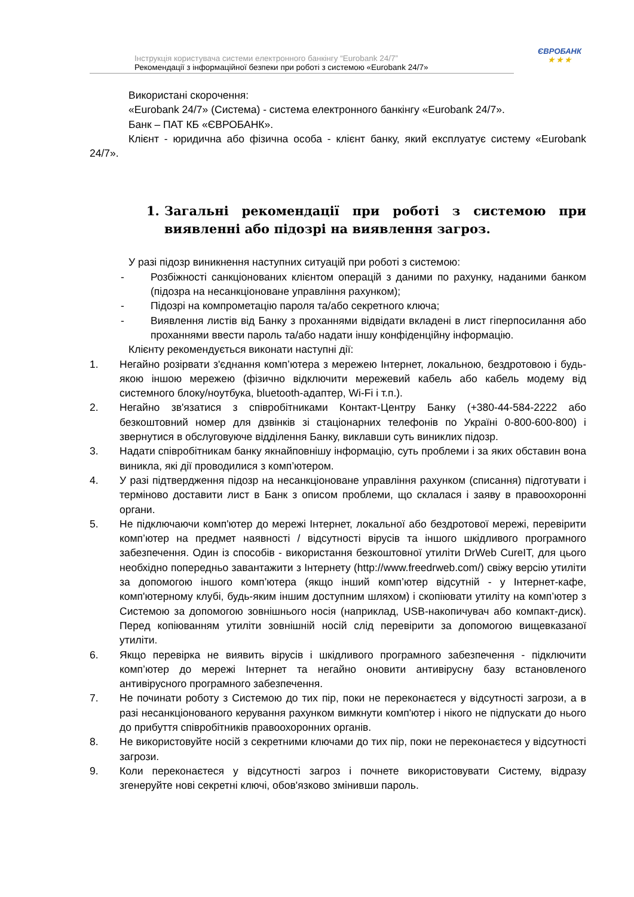ЄВРОБАНК
★ ★ ★
Інструкція користувача системи електронного банкінгу “Eurobank 24/7”
Рекомендації з інформаційної безпеки при роботі з системою «Eurobank 24/7»
Використані скорочення:
«Eurobank 24/7» (Система) - система електронного банкінгу «Eurobank 24/7».
Банк – ПАТ КБ «ЄВРОБАНК».
Клієнт - юридична або фізична особа - клієнт банку, який експлуатує систему «Eurobank 24/7».
1. Загальні рекомендації при роботі з системою при виявленні або підозрі на виявлення загроз.
У разі підозр виникнення наступних ситуацій при роботі з системою:
- Розбіжності санкціонованих клієнтом операцій з даними по рахунку, наданими банком (підозра на несанкціоноване управління рахунком);
- Підозрі на компрометацію пароля та/або секретного ключа;
- Виявлення листів від Банку з проханнями відвідати вкладені в лист гіперпосилання або проханнями ввести пароль та/або надати іншу конфіденційну інформацію.
Клієнту рекомендується виконати наступні дії:
1. Негайно розірвати з'єднання комп’ютера з мережею Інтернет, локальною, бездротовою і будь-якою іншою мережею (фізично відключити мережевий кабель або кабель модему від системного блоку/ноутбука, bluetooth-адаптер, Wi-Fi і т.п.).
2. Негайно зв'язатися з співробітниками Контакт-Центру Банку (+380-44-584-2222 або безкоштовний номер для дзвінків зі стаціонарних телефонів по Україні 0-800-600-800) і звернутися в обслуговуюче відділення Банку, виклавши суть виниклих підозр.
3. Надати співробітникам банку якнайповнішу інформацію, суть проблеми і за яких обставин вона виникла, які дії проводилися з комп’ютером.
4. У разі підтвердження підозр на несанкціоноване управління рахунком (списання) підготувати і терміново доставити лист в Банк з описом проблеми, що склалася і заяву в правоохоронні органи.
5. Не підключаючи комп'ютер до мережі Інтернет, локальної або бездротової мережі, перевірити комп’ютер на предмет наявності / відсутності вірусів та іншого шкідливого програмного забезпечення. Один із способів - використання безкоштовної утиліти DrWeb CureIT, для цього необхідно попередньо завантажити з Інтернету (http://www.freedrweb.com/) свіжу версію утиліти за допомогою іншого комп’ютера (якщо інший комп’ютер відсутній - у Інтернет-кафе, комп'ютерному клубі, будь-яким іншим доступним шляхом) і скопіювати утиліту на комп’ютер з Системою за допомогою зовнішнього носія (наприклад, USB-накопичувач або компакт-диск). Перед копіюванням утиліти зовнішній носій слід перевірити за допомогою вищевказаної утиліти.
6. Якщо перевірка не виявить вірусів і шкідливого програмного забезпечення - підключити комп’ютер до мережі Інтернет та негайно оновити антивірусну базу встановленого антивірусного програмного забезпечення.
7. Не починати роботу з Системою до тих пір, поки не переконаєтеся у відсутності загрози, а в разі несанкціонованого керування рахунком вимкнути комп'ютер і нікого не підпускати до нього до прибуття співробітників правоохоронних органів.
8. Не використовуйте носій з секретними ключами до тих пір, поки не переконаєтеся у відсутності загрози.
9. Коли переконаєтеся у відсутності загроз і почнете використовувати Систему, відразу згенеруйте нові секретні ключі, обов'язково змінивши пароль.